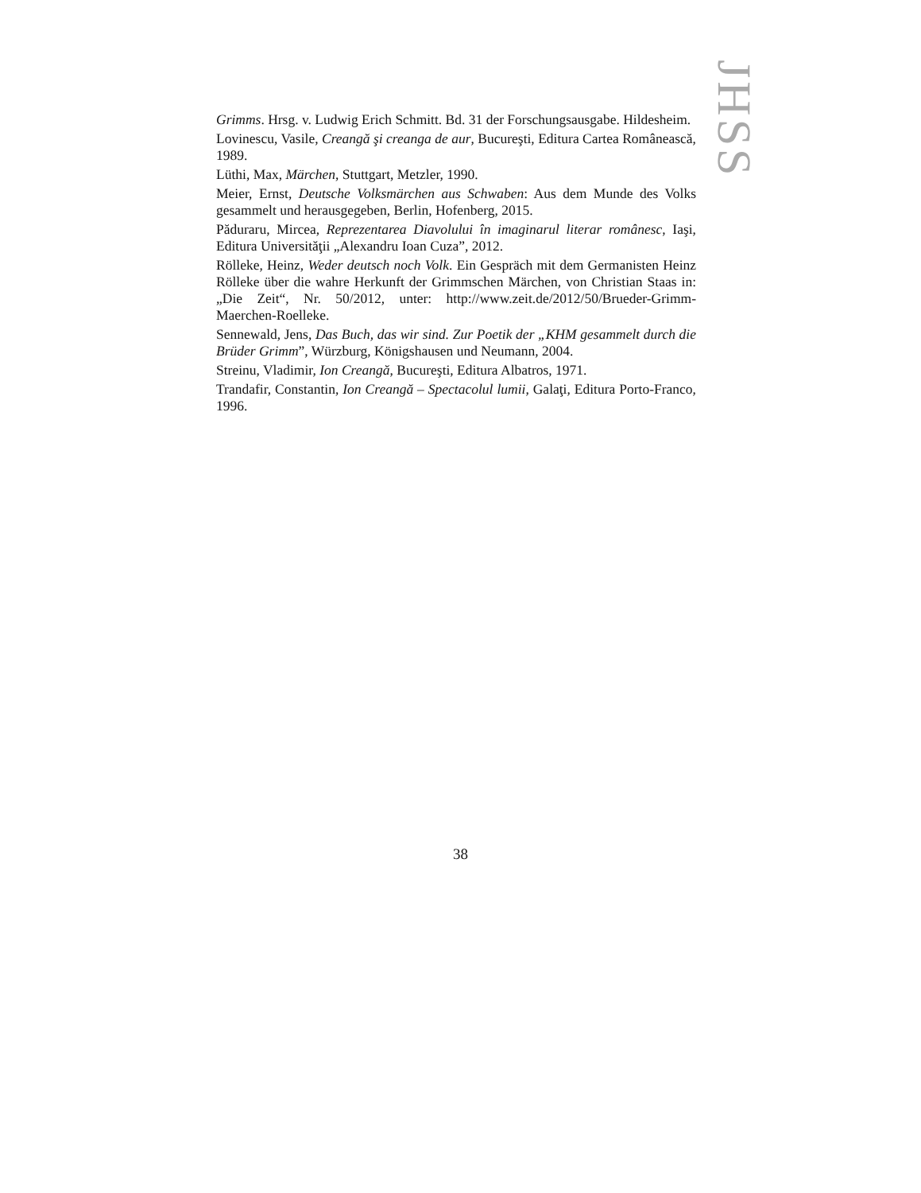JHSS
Grimms. Hrsg. v. Ludwig Erich Schmitt. Bd. 31 der Forschungsausgabe. Hildesheim.
Lovinescu, Vasile, Creangă şi creanga de aur, Bucureşti, Editura Cartea Românească, 1989.
Lüthi, Max, Märchen, Stuttgart, Metzler, 1990.
Meier, Ernst, Deutsche Volksmärchen aus Schwaben: Aus dem Munde des Volks gesammelt und herausgegeben, Berlin, Hofenberg, 2015.
Păduraru, Mircea, Reprezentarea Diavolului în imaginarul literar românesc, Iaşi, Editura Universităţii „Alexandru Ioan Cuza”, 2012.
Rölleke, Heinz, Weder deutsch noch Volk. Ein Gespräch mit dem Germanisten Heinz Rölleke über die wahre Herkunft der Grimmschen Märchen, von Christian Staas in: „Die Zeit“, Nr. 50/2012, unter: http://www.zeit.de/2012/50/Brueder-Grimm-Maerchen-Roelleke.
Sennewald, Jens, Das Buch, das wir sind. Zur Poetik der „KHM gesammelt durch die Brüder Grimm”, Würzburg, Königshausen und Neumann, 2004.
Streinu, Vladimir, Ion Creangă, Bucureşti, Editura Albatros, 1971.
Trandafir, Constantin, Ion Creangă – Spectacolul lumii, Galaţi, Editura Porto-Franco, 1996.
38